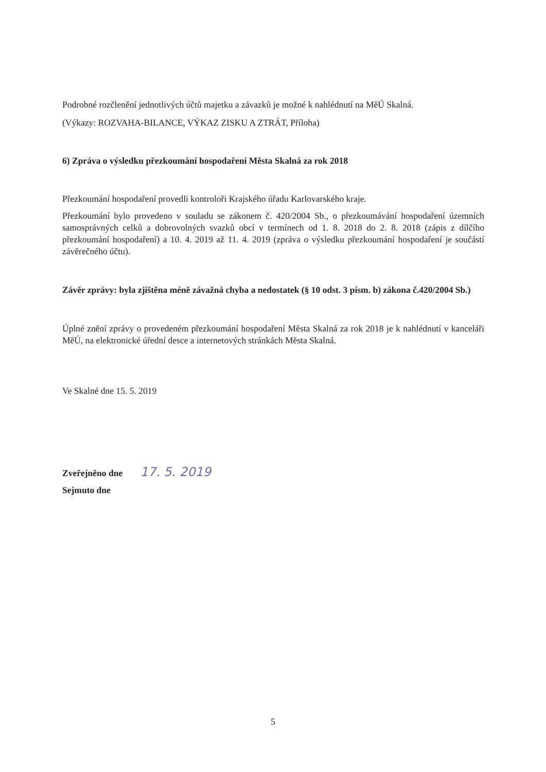Podrobné rozčlenění jednotlivých účtů majetku a závazků je možné k nahlédnutí na MěÚ Skalná.
(Výkazy: ROZVAHA-BILANCE, VÝKAZ ZISKU A ZTRÁT, Příloha)
6) Zpráva o výsledku přezkoumání hospodaření Města Skalná za rok 2018
Přezkoumání hospodaření provedli kontroloři Krajského úřadu Karlovarského kraje.
Přezkoumání bylo provedeno v souladu se zákonem č. 420/2004 Sb., o přezkoumávání hospodaření územních samosprávných celků a dobrovolných svazků obcí v termínech od 1. 8. 2018 do 2. 8. 2018 (zápis z dílčího přezkoumání hospodaření) a 10. 4. 2019 až 11. 4. 2019 (zpráva o výsledku přezkoumání hospodaření je součástí závěrečného účtu).
Závěr zprávy: byla zjištěna méně závažná chyba a nedostatek (§ 10 odst. 3 písm. b) zákona č.420/2004 Sb.)
Úplné znění zprávy o provedeném přezkoumání hospodaření Města Skalná za rok 2018 je k nahlédnutí v kanceláři MěÚ, na elektronické úřední desce a internetových stránkách Města Skalná.
Ve Skalné dne 15. 5. 2019
Zveřejněno dne 17. 5. 2019
Sejmuto dne
5